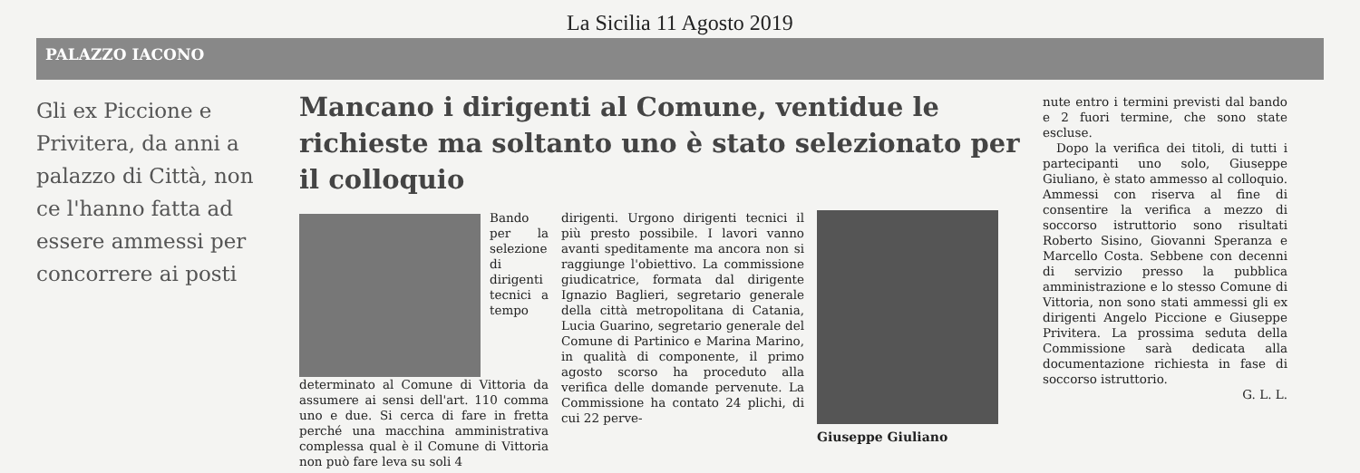La Sicilia 11 Agosto 2019
PALAZZO IACONO
Gli ex Piccione e Privitera, da anni a palazzo di Città, non ce l'hanno fatta ad essere ammessi per concorrere ai posti
Mancano i dirigenti al Comune, ventidue le richieste ma soltanto uno è stato selezionato per il colloquio
Bando per la selezione di dirigenti tecnici a tempo determinato al Comune di Vittoria da assumere ai sensi dell'art. 110 comma uno e due. Si cerca di fare in fretta perché una macchina amministrativa complessa qual è il Comune di Vittoria non può fare leva su soli 4
dirigenti. Urgono dirigenti tecnici il più presto possibile. I lavori vanno avanti speditamente ma ancora non si raggiunge l'obiettivo. La commissione giudicatrice, formata dal dirigente Ignazio Baglieri, segretario generale della città metropolitana di Catania, Lucia Guarino, segretario generale del Comune di Partinico e Marina Marino, in qualità di componente, il primo agosto scorso ha proceduto alla verifica delle domande pervenute. La Commissione ha contato 24 plichi, di cui 22 perve-
Giuseppe Giuliano
nute entro i termini previsti dal bando e 2 fuori termine, che sono state escluse.
Dopo la verifica dei titoli, di tutti i partecipanti uno solo, Giuseppe Giuliano, è stato ammesso al colloquio. Ammessi con riserva al fine di consentire la verifica a mezzo di soccorso istruttorio sono risultati Roberto Sisino, Giovanni Speranza e Marcello Costa. Sebbene con decenni di servizio presso la pubblica amministrazione e lo stesso Comune di Vittoria, non sono stati ammessi gli ex dirigenti Angelo Piccione e Giuseppe Privitera. La prossima seduta della Commissione sarà dedicata alla documentazione richiesta in fase di soccorso istruttorio.
G. L. L.